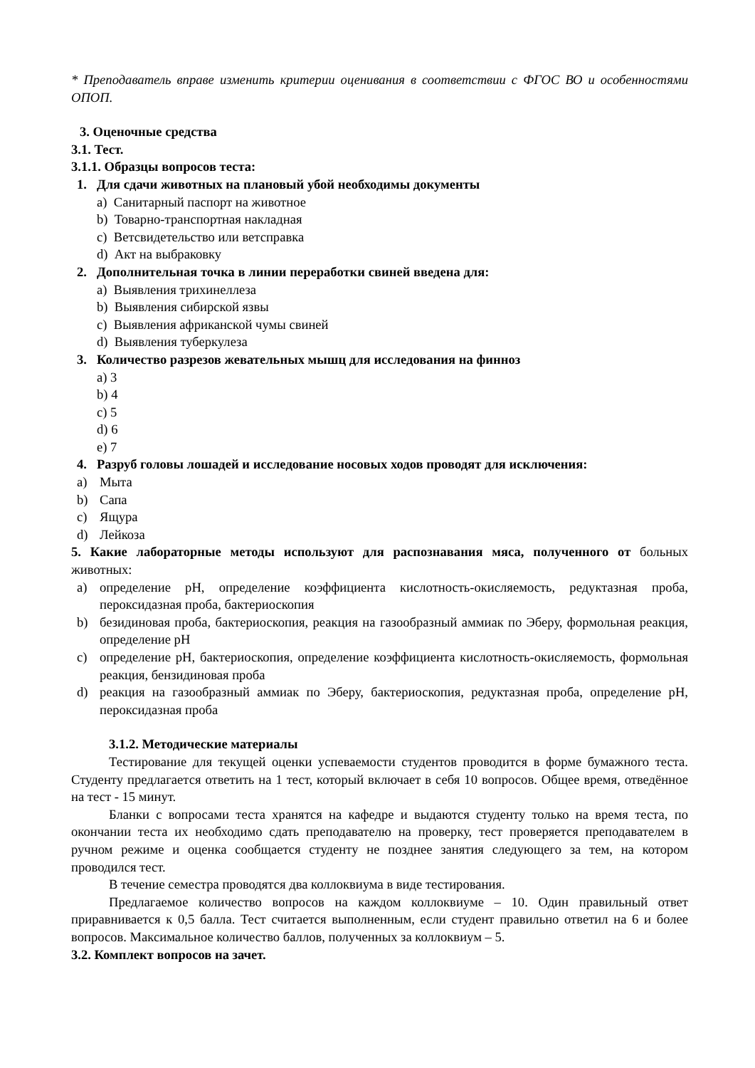* Преподаватель вправе изменить критерии оценивания в соответствии с ФГОС ВО и особенностями ОПОП.
3. Оценочные средства
3.1. Тест.
3.1.1. Образцы вопросов теста:
1. Для сдачи животных на плановый убой необходимы документы
a) Санитарный паспорт на животное
b) Товарно-транспортная накладная
c) Ветсвидетельство или ветсправка
d) Акт на выбраковку
2. Дополнительная точка в линии переработки свиней введена для:
a) Выявления трихинеллеза
b) Выявления сибирской язвы
c) Выявления африканской чумы свиней
d) Выявления туберкулеза
3. Количество разрезов жевательных мышц для исследования на финноз
a) 3
b) 4
c) 5
d) 6
e) 7
4. Разруб головы лошадей и исследование носовых ходов проводят для исключения:
a) Мыта
b) Сапа
c) Ящура
d) Лейкоза
5. Какие лабораторные методы используют для распознавания мяса, полученного от больных животных:
a) определение pH, определение коэффициента кислотность-окисляемость, редуктазная проба, пероксидазная проба, бактериоскопия
b) безидиновая проба, бактериоскопия, реакция на газообразный аммиак по Эберу, формольная реакция, определение pH
c) определение pH, бактериоскопия, определение коэффициента кислотность-окисляемость, формольная реакция, бензидиновая проба
d) реакция на газообразный аммиак по Эберу, бактериоскопия, редуктазная проба, определение pH, пероксидазная проба
3.1.2. Методические материалы
Тестирование для текущей оценки успеваемости студентов проводится в форме бумажного теста. Студенту предлагается ответить на 1 тест, который включает в себя 10 вопросов. Общее время, отведённое на тест - 15 минут.
Бланки с вопросами теста хранятся на кафедре и выдаются студенту только на время теста, по окончании теста их необходимо сдать преподавателю на проверку, тест проверяется преподавателем в ручном режиме и оценка сообщается студенту не позднее занятия следующего за тем, на котором проводился тест.
В течение семестра проводятся два коллоквиума в виде тестирования.
Предлагаемое количество вопросов на каждом коллоквиуме – 10. Один правильный ответ приравнивается к 0,5 балла. Тест считается выполненным, если студент правильно ответил на 6 и более вопросов. Максимальное количество баллов, полученных за коллоквиум – 5.
3.2. Комплект вопросов на зачет.